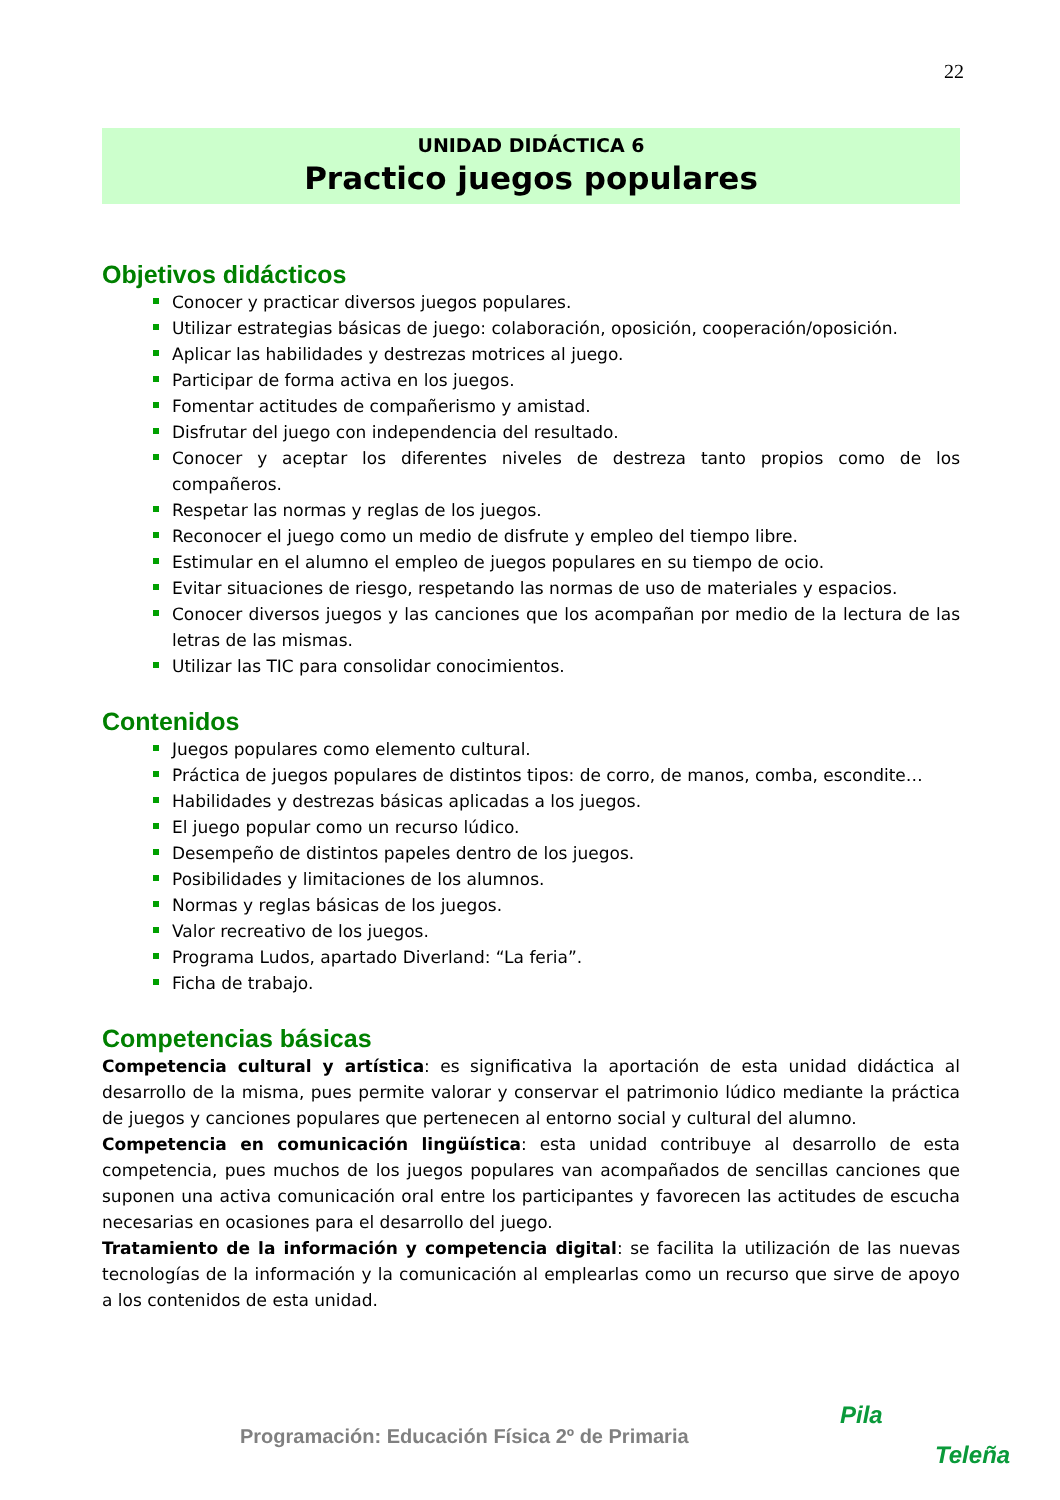22
UNIDAD DIDÁCTICA 6
Practico juegos populares
Objetivos didácticos
Conocer y practicar diversos juegos populares.
Utilizar estrategias básicas de juego: colaboración, oposición, cooperación/oposición.
Aplicar las habilidades y destrezas motrices al juego.
Participar de forma activa en los juegos.
Fomentar actitudes de compañerismo y amistad.
Disfrutar del juego con independencia del resultado.
Conocer y aceptar los diferentes niveles de destreza tanto propios como de los compañeros.
Respetar las normas y reglas de los juegos.
Reconocer el juego como un medio de disfrute y empleo del tiempo libre.
Estimular en el alumno el empleo de juegos populares en su tiempo de ocio.
Evitar situaciones de riesgo, respetando las normas de uso de materiales y espacios.
Conocer diversos juegos y las canciones que los acompañan por medio de la lectura de las letras de las mismas.
Utilizar las TIC para consolidar conocimientos.
Contenidos
Juegos populares como elemento cultural.
Práctica de juegos populares de distintos tipos: de corro, de manos, comba, escondite…
Habilidades y destrezas básicas aplicadas a los juegos.
El juego popular como un recurso lúdico.
Desempeño de distintos papeles dentro de los juegos.
Posibilidades y limitaciones de los alumnos.
Normas y reglas básicas de los juegos.
Valor recreativo de los juegos.
Programa Ludos, apartado Diverland: “La feria”.
Ficha de trabajo.
Competencias básicas
Competencia cultural y artística: es significativa la aportación de esta unidad didáctica al desarrollo de la misma, pues permite valorar y conservar el patrimonio lúdico mediante la práctica de juegos y canciones populares que pertenecen al entorno social y cultural del alumno.
Competencia en comunicación lingüística: esta unidad contribuye al desarrollo de esta competencia, pues muchos de los juegos populares van acompañados de sencillas canciones que suponen una activa comunicación oral entre los participantes y favorecen las actitudes de escucha necesarias en ocasiones para el desarrollo del juego.
Tratamiento de la información y competencia digital: se facilita la utilización de las nuevas tecnologías de la información y la comunicación al emplearlas como un recurso que sirve de apoyo a los contenidos de esta unidad.
Programación: Educación Física 2º de Primaria
Pila
Teleña